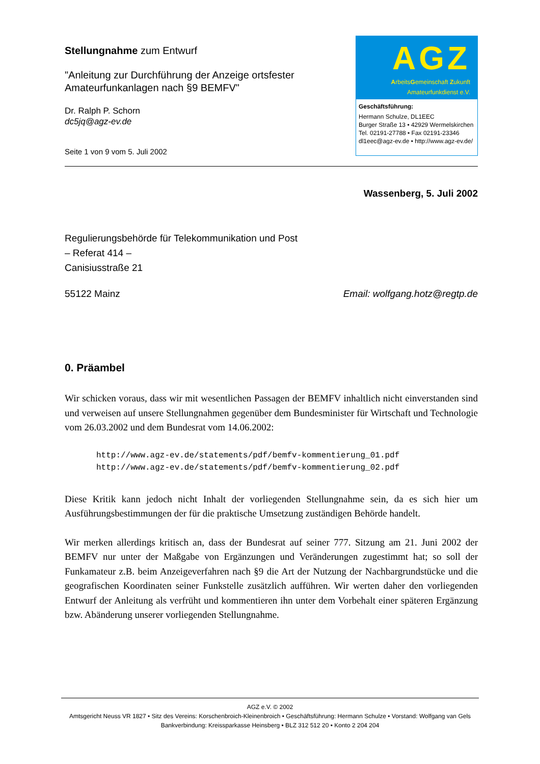Stellungnahme zum Entwurf
"Anleitung zur Durchführung der Anzeige ortsfester Amateurfunkanlagen nach §9 BEMFV"
Dr. Ralph P. Schorn
dc5jq@agz-ev.de
Seite 1 von 9 vom 5. Juli 2002
AGZ
ArbeitsGemeinschaft Zukunft
Amateurfunkdienst e.V.
Geschäftsführung:
Hermann Schulze, DL1EEC
Burger Straße 13 • 42929 Wermelskirchen
Tel. 02191-27788 • Fax 02191-23346
dl1eec@agz-ev.de • http://www.agz-ev.de/
Wassenberg, 5. Juli 2002
Regulierungsbehörde für Telekommunikation und Post
– Referat 414 –
Canisiusstraße 21
55122 Mainz Email: wolfgang.hotz@regtp.de
0. Präambel
Wir schicken voraus, dass wir mit wesentlichen Passagen der BEMFV inhaltlich nicht einverstanden sind und verweisen auf unsere Stellungnahmen gegenüber dem Bundesminister für Wirtschaft und Technologie vom 26.03.2002 und dem Bundesrat vom 14.06.2002:
http://www.agz-ev.de/statements/pdf/bemfv-kommentierung_01.pdf
http://www.agz-ev.de/statements/pdf/bemfv-kommentierung_02.pdf
Diese Kritik kann jedoch nicht Inhalt der vorliegenden Stellungnahme sein, da es sich hier um Ausführungsbestimmungen der für die praktische Umsetzung zuständigen Behörde handelt.
Wir merken allerdings kritisch an, dass der Bundesrat auf seiner 777. Sitzung am 21. Juni 2002 der BEMFV nur unter der Maßgabe von Ergänzungen und Veränderungen zugestimmt hat; so soll der Funkamateur z.B. beim Anzeigeverfahren nach §9 die Art der Nutzung der Nachbargrundstücke und die geografischen Koordinaten seiner Funkstelle zusätzlich aufführen. Wir werten daher den vorliegenden Entwurf der Anleitung als verfrüht und kommentieren ihn unter dem Vorbehalt einer späteren Ergänzung bzw. Abänderung unserer vorliegenden Stellungnahme.
AGZ e.V. © 2002
Amtsgericht Neuss VR 1827 • Sitz des Vereins: Korschenbroich-Kleinenbroich • Geschäftsführung: Hermann Schulze • Vorstand: Wolfgang van Gels
Bankverbindung: Kreissparkasse Heinsberg • BLZ 312 512 20 • Konto 2 204 204